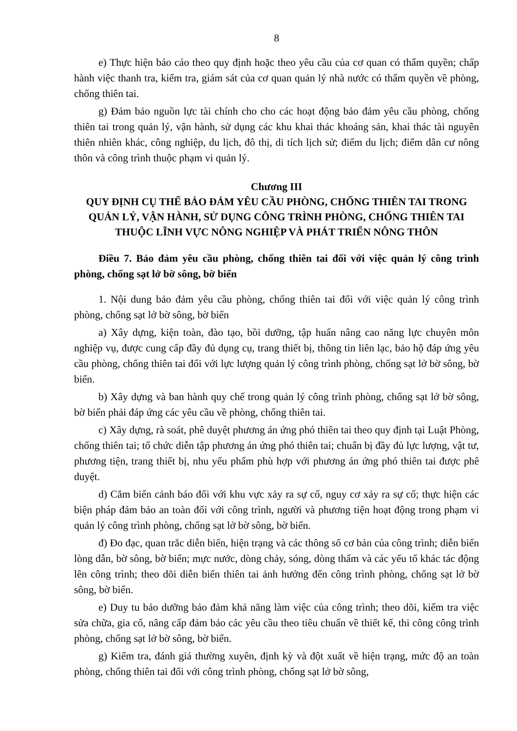8
e) Thực hiện báo cáo theo quy định hoặc theo yêu cầu của cơ quan có thẩm quyền; chấp hành việc thanh tra, kiểm tra, giám sát của cơ quan quản lý nhà nước có thẩm quyền về phòng, chống thiên tai.
g) Đảm bảo nguồn lực tài chính cho cho các hoạt động bảo đảm yêu cầu phòng, chống thiên tai trong quản lý, vận hành, sử dụng các khu khai thác khoáng sản, khai thác tài nguyên thiên nhiên khác, công nghiệp, du lịch, đô thị, di tích lịch sử; điểm du lịch; điểm dân cư nông thôn và công trình thuộc phạm vi quản lý.
Chương III
QUY ĐỊNH CỤ THỂ BẢO ĐẢM YÊU CẦU PHÒNG, CHỐNG THIÊN TAI TRONG QUẢN LÝ, VẬN HÀNH, SỬ DỤNG CÔNG TRÌNH PHÒNG, CHỐNG THIÊN TAI THUỘC LĨNH VỰC NÔNG NGHIỆP VÀ PHÁT TRIỂN NÔNG THÔN
Điều 7. Bảo đảm yêu cầu phòng, chống thiên tai đối với việc quản lý công trình phòng, chống sạt lở bờ sông, bờ biển
1. Nội dung bảo đảm yêu cầu phòng, chống thiên tai đối với việc quản lý công trình phòng, chống sạt lở bờ sông, bờ biển
a) Xây dựng, kiện toàn, đào tạo, bồi dưỡng, tập huấn nâng cao năng lực chuyên môn nghiệp vụ, được cung cấp đầy đủ dụng cụ, trang thiết bị, thông tin liên lạc, bảo hộ đáp ứng yêu cầu phòng, chống thiên tai đối với lực lượng quản lý công trình phòng, chống sạt lở bờ sông, bờ biển.
b) Xây dựng và ban hành quy chế trong quản lý công trình phòng, chống sạt lở bờ sông, bờ biển phải đáp ứng các yêu cầu về phòng, chống thiên tai.
c) Xây dựng, rà soát, phê duyệt phương án ứng phó thiên tai theo quy định tại Luật Phòng, chống thiên tai; tổ chức diễn tập phương án ứng phó thiên tai; chuẩn bị đầy đủ lực lượng, vật tư, phương tiện, trang thiết bị, nhu yếu phẩm phù hợp với phương án ứng phó thiên tai được phê duyệt.
d) Cắm biển cảnh báo đối với khu vực xảy ra sự cố, nguy cơ xảy ra sự cố; thực hiện các biện pháp đảm bảo an toàn đối với công trình, người và phương tiện hoạt động trong phạm vi quản lý công trình phòng, chống sạt lở bờ sông, bờ biển.
đ) Đo đạc, quan trắc diễn biến, hiện trạng và các thông số cơ bản của công trình; diễn biến lòng dẫn, bờ sông, bờ biển; mực nước, dòng chảy, sóng, dòng thấm và các yếu tố khác tác động lên công trình; theo dõi diễn biến thiên tai ảnh hưởng đến công trình phòng, chống sạt lở bờ sông, bờ biển.
e) Duy tu bảo dưỡng bảo đảm khả năng làm việc của công trình; theo dõi, kiểm tra việc sửa chữa, gia cố, nâng cấp đảm bảo các yêu cầu theo tiêu chuẩn về thiết kế, thi công công trình phòng, chống sạt lở bờ sông, bờ biển.
g) Kiểm tra, đánh giá thường xuyên, định kỳ và đột xuất về hiện trạng, mức độ an toàn phòng, chống thiên tai đối với công trình phòng, chống sạt lở bờ sông,